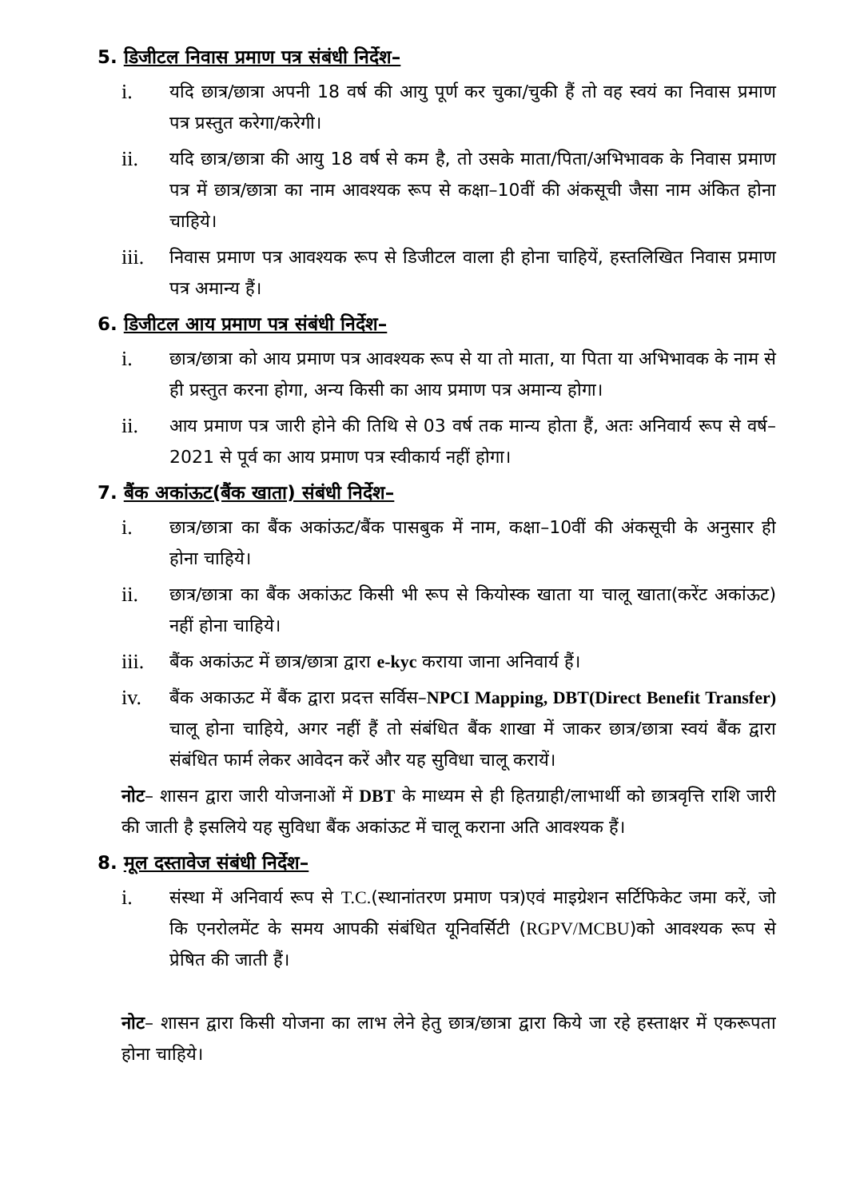5. डिजीटल निवास प्रमाण पत्र संबंधी निर्देश–
i. यदि छात्र/छात्रा अपनी 18 वर्ष की आयु पूर्ण कर चुका/चुकी हैं तो वह स्वयं का निवास प्रमाण पत्र प्रस्तुत करेगा/करेगी।
ii. यदि छात्र/छात्रा की आयु 18 वर्ष से कम है, तो उसके माता/पिता/अभिभावक के निवास प्रमाण पत्र में छात्र/छात्रा का नाम आवश्यक रूप से कक्षा–10वीं की अंकसूची जैसा नाम अंकित होना चाहिये।
iii. निवास प्रमाण पत्र आवश्यक रूप से डिजीटल वाला ही होना चाहियें, हस्तलिखित निवास प्रमाण पत्र अमान्य हैं।
6. डिजीटल आय प्रमाण पत्र संबंधी निर्देश–
i. छात्र/छात्रा को आय प्रमाण पत्र आवश्यक रूप से या तो माता, या पिता या अभिभावक के नाम से ही प्रस्तुत करना होगा, अन्य किसी का आय प्रमाण पत्र अमान्य होगा।
ii. आय प्रमाण पत्र जारी होने की तिथि से 03 वर्ष तक मान्य होता हैं, अतः अनिवार्य रूप से वर्ष–2021 से पूर्व का आय प्रमाण पत्र स्वीकार्य नहीं होगा।
7. बैंक अकांऊट(बैंक खाता) संबंधी निर्देश–
i. छात्र/छात्रा का बैंक अकांऊट/बैंक पासबुक में नाम, कक्षा–10वीं की अंकसूची के अनुसार ही होना चाहिये।
ii. छात्र/छात्रा का बैंक अकांऊट किसी भी रूप से कियोस्क खाता या चालू खाता(करेंट अकांऊट) नहीं होना चाहिये।
iii. बैंक अकांऊट में छात्र/छात्रा द्वारा e-kyc कराया जाना अनिवार्य हैं।
iv. बैंक अकाऊट में बैंक द्वारा प्रदत्त सर्विस–NPCI Mapping, DBT(Direct Benefit Transfer) चालू होना चाहिये, अगर नहीं हैं तो संबंधित बैंक शाखा में जाकर छात्र/छात्रा स्वयं बैंक द्वारा संबंधित फार्म लेकर आवेदन करें और यह सुविधा चालू करायें।
नोट– शासन द्वारा जारी योजनाओं में DBT के माध्यम से ही हितग्राही/लाभार्थी को छात्रवृत्ति राशि जारी की जाती है इसलिये यह सुविधा बैंक अकांऊट में चालू कराना अति आवश्यक हैं।
8. मूल दस्तावेज संबंधी निर्देश–
i. संस्था में अनिवार्य रूप से T.C.(स्थानांतरण प्रमाण पत्र)एवं माइग्रेशन सर्टिफिकेट जमा करें, जो कि एनरोलमेंट के समय आपकी संबंधित यूनिवर्सिटी (RGPV/MCBU)को आवश्यक रूप से प्रेषित की जाती हैं।
नोट– शासन द्वारा किसी योजना का लाभ लेने हेतु छात्र/छात्रा द्वारा किये जा रहे हस्ताक्षर में एकरूपता होना चाहिये।